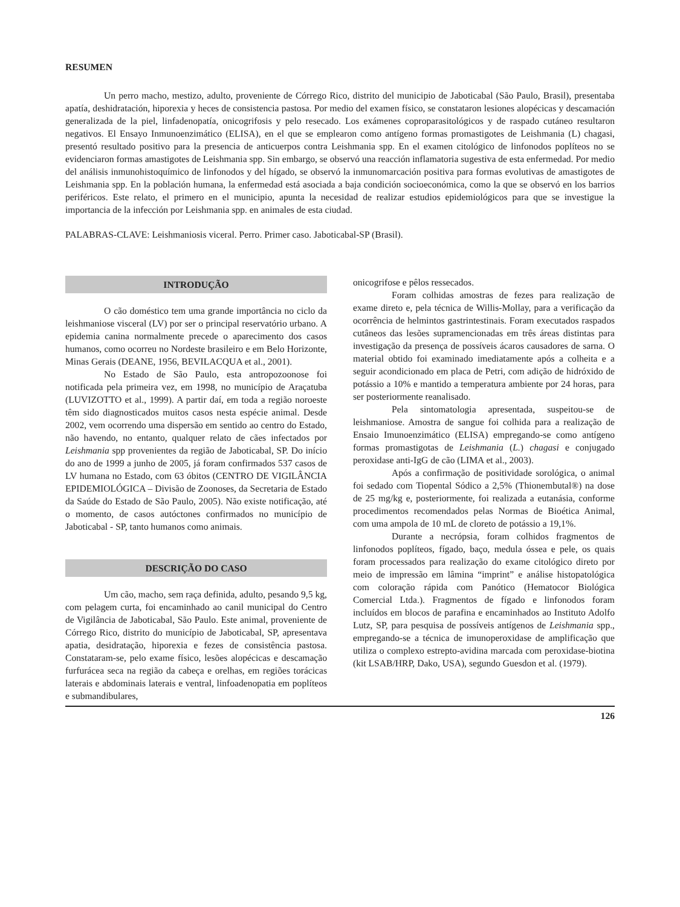RESUMEN
Un perro macho, mestizo, adulto, proveniente de Córrego Rico, distrito del municipio de Jaboticabal (São Paulo, Brasil), presentaba apatía, deshidratación, hiporexia y heces de consistencia pastosa. Por medio del examen físico, se constataron lesiones alopécicas y descamación generalizada de la piel, linfadenopatía, onicogrifosis y pelo resecado. Los exámenes coproparasitológicos y de raspado cutáneo resultaron negativos. El Ensayo Inmunoenzimático (ELISA), en el que se emplearon como antígeno formas promastigotes de Leishmania (L) chagasi, presentó resultado positivo para la presencia de anticuerpos contra Leishmania spp. En el examen citológico de linfonodos poplíteos no se evidenciaron formas amastigotes de Leishmania spp. Sin embargo, se observó una reacción inflamatoria sugestiva de esta enfermedad. Por medio del análisis inmunohistoquímico de linfonodos y del hígado, se observó la inmunomarcación positiva para formas evolutivas de amastigotes de Leishmania spp. En la población humana, la enfermedad está asociada a baja condición socioeconómica, como la que se observó en los barrios periféricos. Este relato, el primero en el municipio, apunta la necesidad de realizar estudios epidemiológicos para que se investigue la importancia de la infección por Leishmania spp. en animales de esta ciudad.
PALABRAS-CLAVE: Leishmaniosis viceral. Perro. Primer caso. Jaboticabal-SP (Brasil).
INTRODUÇÃO
O cão doméstico tem uma grande importância no ciclo da leishmaniose visceral (LV) por ser o principal reservatório urbano. A epidemia canina normalmente precede o aparecimento dos casos humanos, como ocorreu no Nordeste brasileiro e em Belo Horizonte, Minas Gerais (DEANE, 1956, BEVILACQUA et al., 2001).
No Estado de São Paulo, esta antropozoonose foi notificada pela primeira vez, em 1998, no município de Araçatuba (LUVIZOTTO et al., 1999). A partir daí, em toda a região noroeste têm sido diagnosticados muitos casos nesta espécie animal. Desde 2002, vem ocorrendo uma dispersão em sentido ao centro do Estado, não havendo, no entanto, qualquer relato de cães infectados por Leishmania spp provenientes da região de Jaboticabal, SP. Do início do ano de 1999 a junho de 2005, já foram confirmados 537 casos de LV humana no Estado, com 63 óbitos (CENTRO DE VIGILÂNCIA EPIDEMIOLÓGICA – Divisão de Zoonoses, da Secretaria de Estado da Saúde do Estado de São Paulo, 2005). Não existe notificação, até o momento, de casos autóctones confirmados no município de Jaboticabal - SP, tanto humanos como animais.
DESCRIÇÃO DO CASO
Um cão, macho, sem raça definida, adulto, pesando 9,5 kg, com pelagem curta, foi encaminhado ao canil municipal do Centro de Vigilância de Jaboticabal, São Paulo. Este animal, proveniente de Córrego Rico, distrito do município de Jaboticabal, SP, apresentava apatia, desidratação, hiporexia e fezes de consistência pastosa. Constataram-se, pelo exame físico, lesões alopécicas e descamação furfurácea seca na região da cabeça e orelhas, em regiões torácicas laterais e abdominais laterais e ventral, linfoadenopatia em poplíteos e submandibulares,
onicogrifose e pêlos ressecados.
Foram colhidas amostras de fezes para realização de exame direto e, pela técnica de Willis-Mollay, para a verificação da ocorrência de helmintos gastrintestinais. Foram executados raspados cutâneos das lesões supramencionadas em três áreas distintas para investigação da presença de possíveis ácaros causadores de sarna. O material obtido foi examinado imediatamente após a colheita e a seguir acondicionado em placa de Petri, com adição de hidróxido de potássio a 10% e mantido a temperatura ambiente por 24 horas, para ser posteriormente reanalisado.
Pela sintomatologia apresentada, suspeitou-se de leishmaniose. Amostra de sangue foi colhida para a realização de Ensaio Imunoenzimático (ELISA) empregando-se como antígeno formas promastigotas de Leishmania (L.) chagasi e conjugado peroxidase anti-IgG de cão (LIMA et al., 2003).
Após a confirmação de positividade sorológica, o animal foi sedado com Tiopental Sódico a 2,5% (Thionembutal®) na dose de 25 mg/kg e, posteriormente, foi realizada a eutanásia, conforme procedimentos recomendados pelas Normas de Bioética Animal, com uma ampola de 10 mL de cloreto de potássio a 19,1%.
Durante a necrópsia, foram colhidos fragmentos de linfonodos poplíteos, fígado, baço, medula óssea e pele, os quais foram processados para realização do exame citológico direto por meio de impressão em lâmina “imprint” e análise histopatológica com coloração rápida com Panótico (Hematocor Biológica Comercial Ltda.). Fragmentos de fígado e linfonodos foram incluídos em blocos de parafina e encaminhados ao Instituto Adolfo Lutz, SP, para pesquisa de possíveis antígenos de Leishmania spp., empregando-se a técnica de imunoperoxidase de amplificação que utiliza o complexo estrepto-avidina marcada com peroxidase-biotina (kit LSAB/HRP, Dako, USA), segundo Guesdon et al. (1979).
126